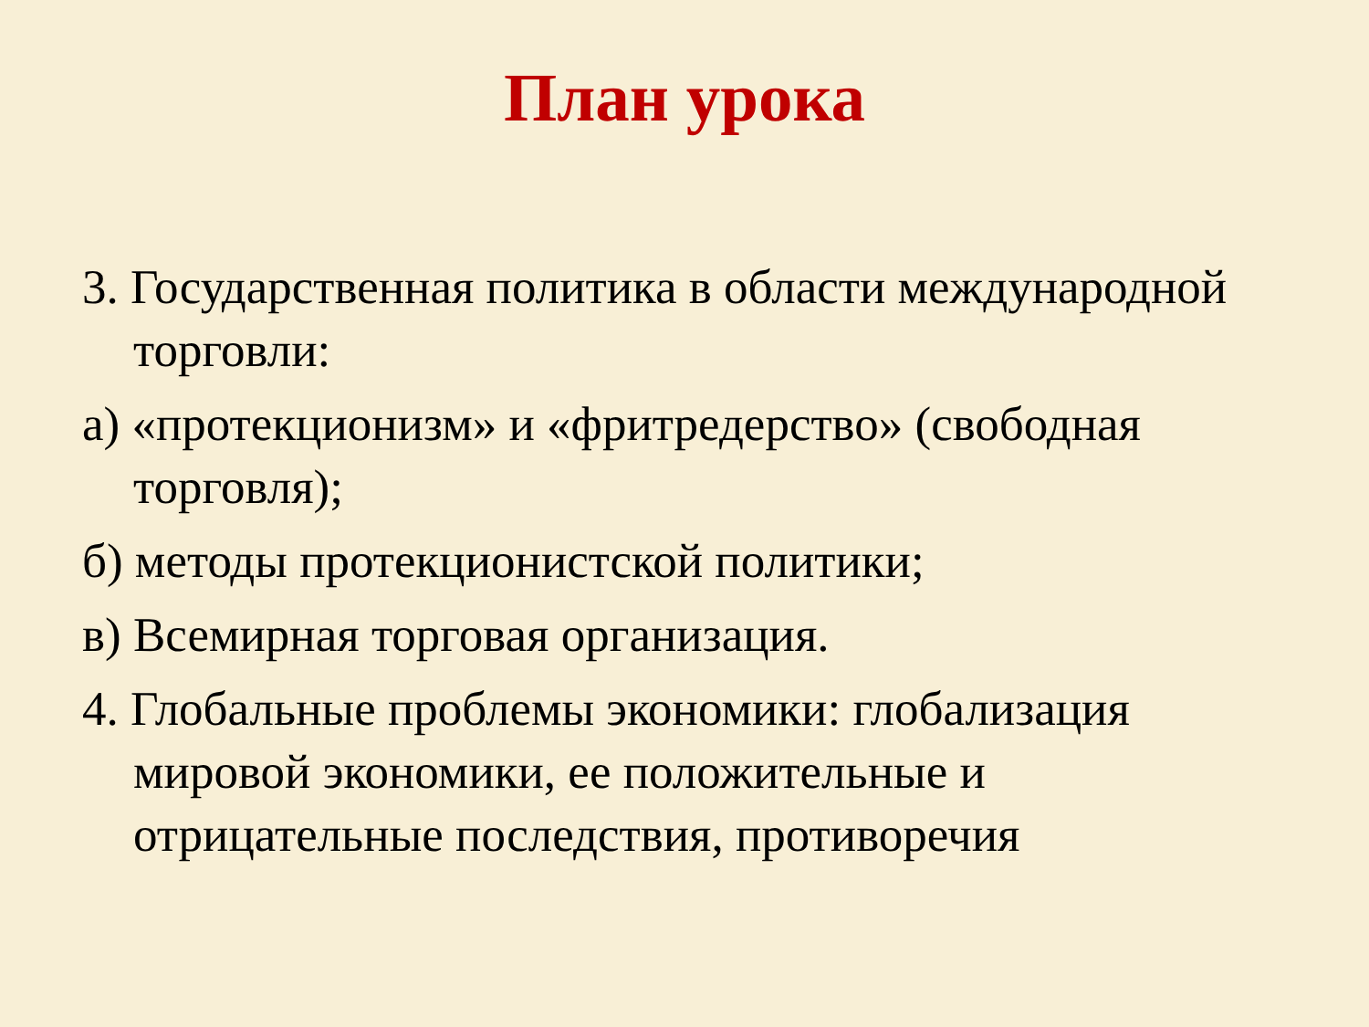План урока
3. Государственная политика в области международной торговли:
а) «протекционизм» и «фритредерство» (свободная торговля);
б) методы протекционистской политики;
в) Всемирная торговая организация.
4. Глобальные проблемы экономики: глобализация мировой экономики, ее положительные и отрицательные последствия, противоречия